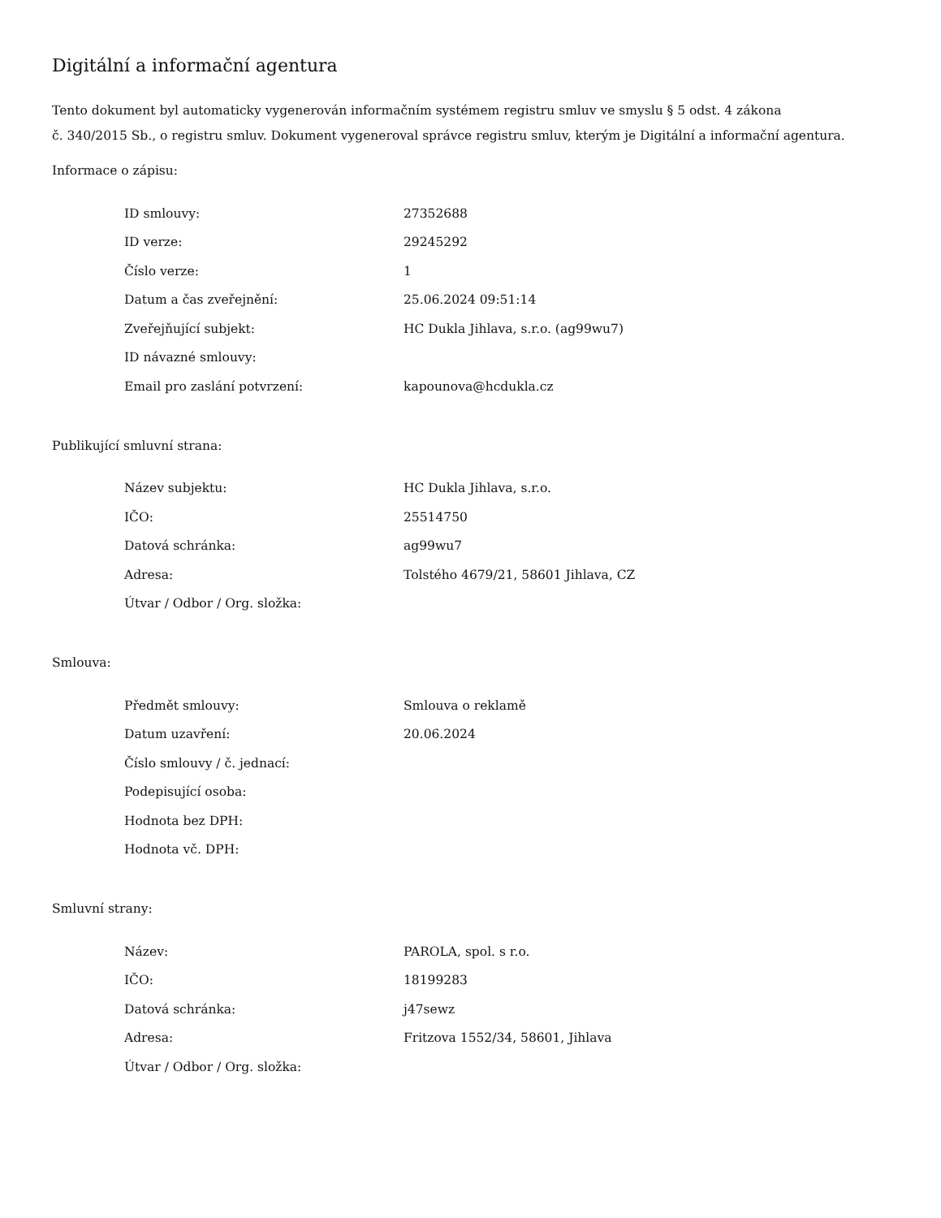Digitální a informační agentura
Tento dokument byl automaticky vygenerován informačním systémem registru smluv ve smyslu § 5 odst. 4 zákona
č. 340/2015 Sb., o registru smluv. Dokument vygeneroval správce registru smluv, kterým je Digitální a informační agentura.
Informace o zápisu:
| ID smlouvy: | 27352688 |
| ID verze: | 29245292 |
| Číslo verze: | 1 |
| Datum a čas zveřejnění: | 25.06.2024 09:51:14 |
| Zveřejňující subjekt: | HC Dukla Jihlava, s.r.o. (ag99wu7) |
| ID návazné smlouvy: | |
| Email pro zaslání potvrzení: | kapounova@hcdukla.cz |
Publikující smluvní strana:
| Název subjektu: | HC Dukla Jihlava, s.r.o. |
| IČO: | 25514750 |
| Datová schránka: | ag99wu7 |
| Adresa: | Tolstého 4679/21, 58601 Jihlava, CZ |
| Útvar / Odbor / Org. složka: | |
Smlouva:
| Předmět smlouvy: | Smlouva o reklamě |
| Datum uzavření: | 20.06.2024 |
| Číslo smlouvy / č. jednací: | |
| Podepisující osoba: | |
| Hodnota bez DPH: | |
| Hodnota vč. DPH: | |
Smluvní strany:
| Název: | PAROLA, spol. s r.o. |
| IČO: | 18199283 |
| Datová schránka: | j47sewz |
| Adresa: | Fritzova 1552/34, 58601, Jihlava |
| Útvar / Odbor / Org. složka: | |